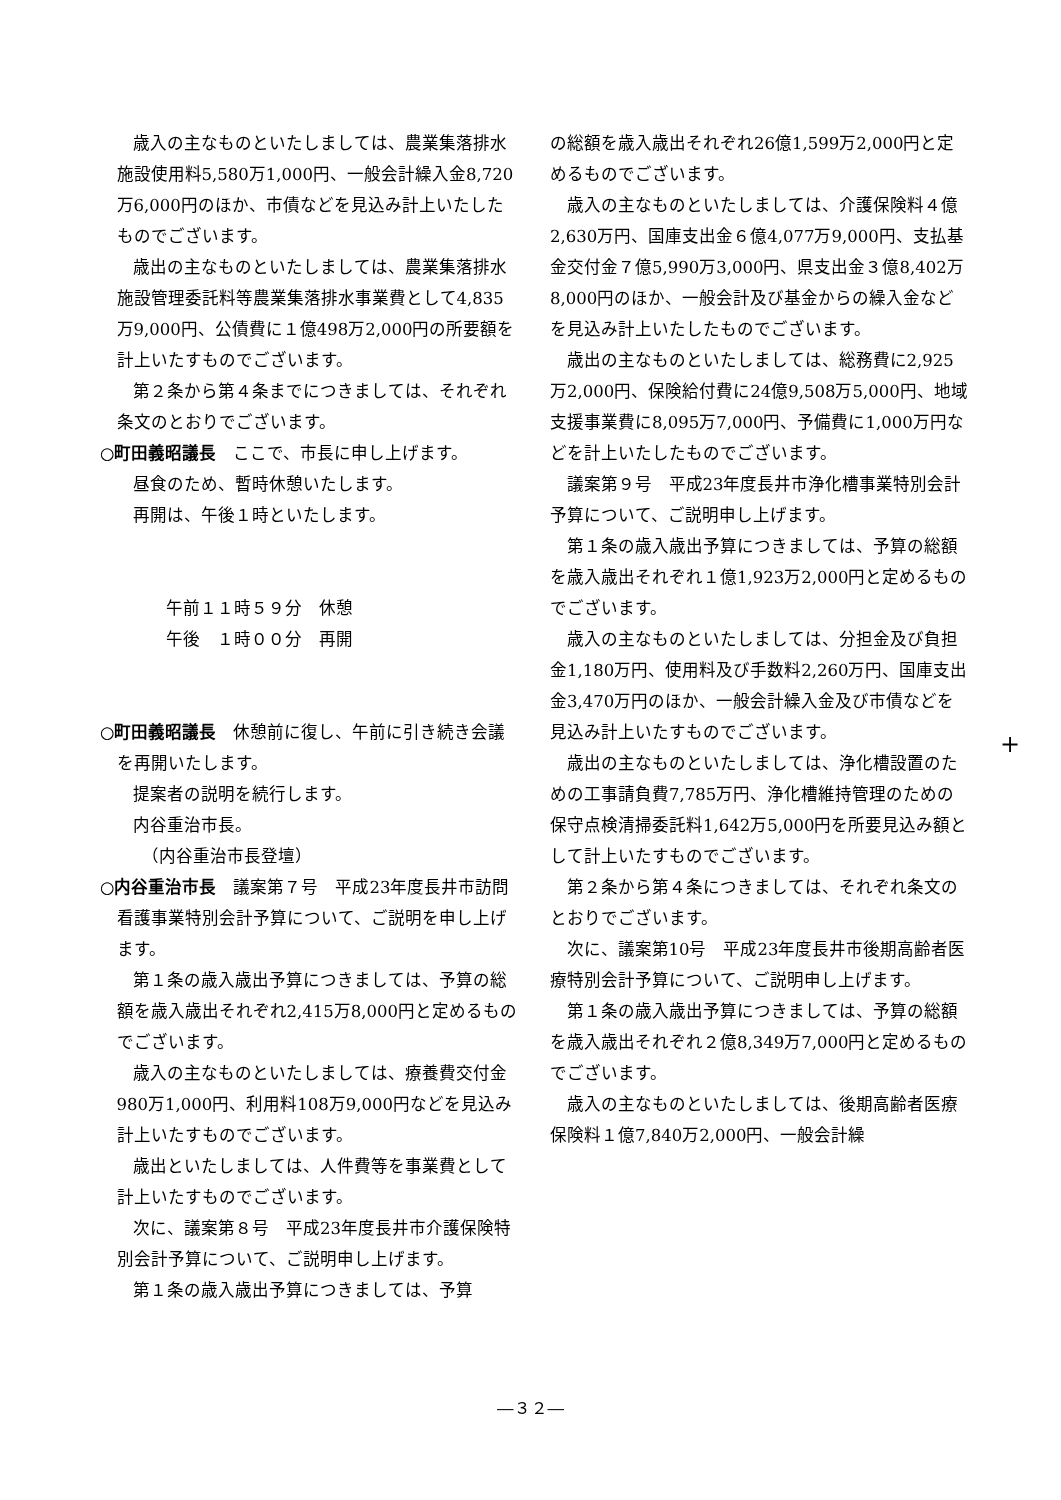歳入の主なものといたしましては、農業集落排水施設使用料5,580万1,000円、一般会計繰入金8,720万6,000円のほか、市債などを見込み計上いたしたものでございます。
歳出の主なものといたしましては、農業集落排水施設管理委託料等農業集落排水事業費として4,835万9,000円、公債費に１億498万2,000円の所要額を計上いたすものでございます。
第２条から第４条までにつきましては、それぞれ条文のとおりでございます。
○町田義昭議長　ここで、市長に申し上げます。
昼食のため、暫時休憩いたします。
再開は、午後１時といたします。
午前１１時５９分　休憩
午後　１時００分　再開
○町田義昭議長　休憩前に復し、午前に引き続き会議を再開いたします。
提案者の説明を続行します。
内谷重治市長。
　（内谷重治市長登壇）
○内谷重治市長　議案第７号　平成23年度長井市訪問看護事業特別会計予算について、ご説明を申し上げます。
第１条の歳入歳出予算につきましては、予算の総額を歳入歳出それぞれ2,415万8,000円と定めるものでございます。
歳入の主なものといたしましては、療養費交付金980万1,000円、利用料108万9,000円などを見込み計上いたすものでございます。
歳出といたしましては、人件費等を事業費として計上いたすものでございます。
次に、議案第８号　平成23年度長井市介護保険特別会計予算について、ご説明申し上げます。
第１条の歳入歳出予算につきましては、予算
の総額を歳入歳出それぞれ26億1,599万2,000円と定めるものでございます。
歳入の主なものといたしましては、介護保険料４億2,630万円、国庫支出金６億4,077万9,000円、支払基金交付金７億5,990万3,000円、県支出金３億8,402万8,000円のほか、一般会計及び基金からの繰入金などを見込み計上いたしたものでございます。
歳出の主なものといたしましては、総務費に2,925万2,000円、保険給付費に24億9,508万5,000円、地域支援事業費に8,095万7,000円、予備費に1,000万円などを計上いたしたものでございます。
議案第９号　平成23年度長井市浄化槽事業特別会計予算について、ご説明申し上げます。
第１条の歳入歳出予算につきましては、予算の総額を歳入歳出それぞれ１億1,923万2,000円と定めるものでございます。
歳入の主なものといたしましては、分担金及び負担金1,180万円、使用料及び手数料2,260万円、国庫支出金3,470万円のほか、一般会計繰入金及び市債などを見込み計上いたすものでございます。
歳出の主なものといたしましては、浄化槽設置のための工事請負費7,785万円、浄化槽維持管理のための保守点検清掃委託料1,642万5,000円を所要見込み額として計上いたすものでございます。
第２条から第４条につきましては、それぞれ条文のとおりでございます。
次に、議案第10号　平成23年度長井市後期高齢者医療特別会計予算について、ご説明申し上げます。
第１条の歳入歳出予算につきましては、予算の総額を歳入歳出それぞれ２億8,349万7,000円と定めるものでございます。
歳入の主なものといたしましては、後期高齢者医療保険料１億7,840万2,000円、一般会計繰
+
―３２―